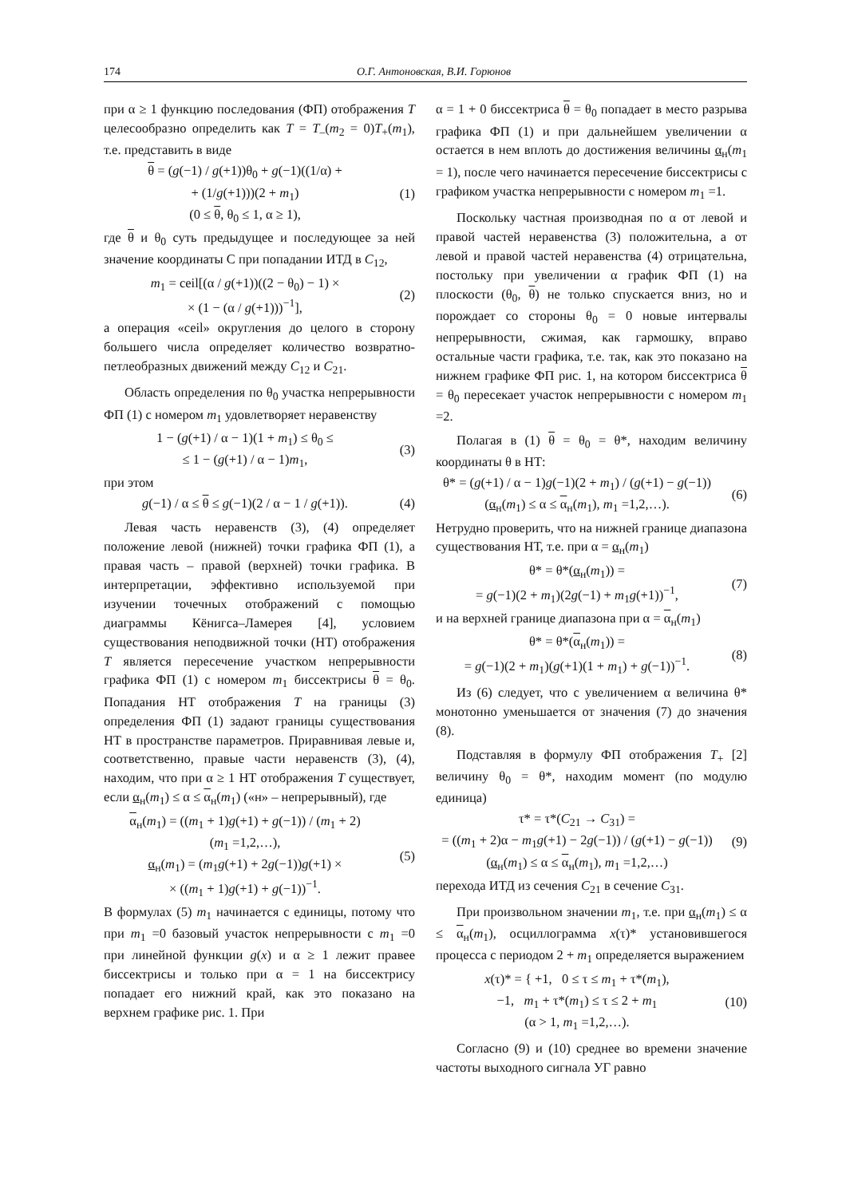174 О.Г. Антоновская, В.И. Горюнов
при α ≥ 1 функцию последования (ФП) отображения T целесообразно определить как T = T<sub>–</sub>(m<sub>2</sub> = 0)T<sub>+</sub>(m<sub>1</sub>), т.е. представить в виде
θ = (g(−1) / g(+1))θ<sub>0</sub> + g(−1)((1/α) +
+ (1/g(+1)))(2 + m<sub>1</sub>)
(0 ≤ θ, θ<sub>0</sub> ≤ 1, α ≥ 1),
(1)
где θ и θ<sub>0</sub> суть предыдущее и последующее за ней значение координаты C при попадании ИТД в C<sub>12</sub>,
m<sub>1</sub> = ceil[(α / g(+1))((2 − θ<sub>0</sub>) − 1) ×
× (1 − (α / g(+1)))<sup>−1</sup>],
(2)
а операция «ceil» округления до целого в сторону большего числа определяет количество возвратно-петлеобразных движений между C<sub>12</sub> и C<sub>21</sub>.
Область определения по θ<sub>0</sub> участка непрерывности ФП (1) с номером m<sub>1</sub> удовлетворяет неравенству
1 − (g(+1) / α − 1)(1 + m<sub>1</sub>) ≤ θ<sub>0</sub> ≤
≤ 1 − (g(+1) / α − 1)m<sub>1</sub>,
(3)
при этом
g(−1) / α ≤ θ ≤ g(−1)(2 / α − 1 / g(+1)).
(4)
Левая часть неравенств (3), (4) определяет положение левой (нижней) точки графика ФП (1), а правая часть – правой (верхней) точки графика. В интерпретации, эффективно используемой при изучении точечных отображений с помощью диаграммы Кёнигса–Ламерея [4], условием существования неподвижной точки (НТ) отображения T является пересечение участком непрерывности графика ФП (1) с номером m<sub>1</sub> биссектрисы θ = θ<sub>0</sub>. Попадания НТ отображения T на границы (3) определения ФП (1) задают границы существования НТ в пространстве параметров. Приравнивая левые и, соответственно, правые части неравенств (3), (4), находим, что при α ≥ 1 НТ отображения T существует, если α<sub>н</sub>(m<sub>1</sub>) ≤ α ≤ α<sub>н</sub>(m<sub>1</sub>) («н» – непрерывный), где
α<sub>н</sub>(m<sub>1</sub>) = ((m<sub>1</sub> + 1)g(+1) + g(−1)) / (m<sub>1</sub> + 2)
(m<sub>1</sub> =1,2,…),
α<sub>н</sub>(m<sub>1</sub>) = (m<sub>1</sub>g(+1) + 2g(−1))g(+1) ×
× ((m<sub>1</sub> + 1)g(+1) + g(−1))<sup>−1</sup>.
(5)
В формулах (5) m<sub>1</sub> начинается с единицы, потому что при m<sub>1</sub> =0 базовый участок непрерывности с m<sub>1</sub> =0 при линейной функции g(x) и α ≥ 1 лежит правее биссектрисы и только при α = 1 на биссектрису попадает его нижний край, как это показано на верхнем графике рис. 1. При
α = 1 + 0 биссектриса θ = θ<sub>0</sub> попадает в место разрыва графика ФП (1) и при дальнейшем увеличении α остается в нем вплоть до достижения величины α<sub>н</sub>(m<sub>1</sub> = 1), после чего начинается пересечение биссектрисы с графиком участка непрерывности с номером m<sub>1</sub> =1.
Поскольку частная производная по α от левой и правой частей неравенства (3) положительна, а от левой и правой частей неравенства (4) отрицательна, постольку при увеличении α график ФП (1) на плоскости (θ<sub>0</sub>, θ) не только спускается вниз, но и порождает со стороны θ<sub>0</sub> = 0 новые интервалы непрерывности, сжимая, как гармошку, вправо остальные части графика, т.е. так, как это показано на нижнем графике ФП рис. 1, на котором биссектриса θ = θ<sub>0</sub> пересекает участок непрерывности с номером m<sub>1</sub> =2.
Полагая в (1) θ = θ<sub>0</sub> = θ*, находим величину координаты θ в НТ:
θ* = (g(+1) / α − 1)g(−1)(2 + m<sub>1</sub>) / (g(+1) − g(−1))
(α<sub>н</sub>(m<sub>1</sub>) ≤ α ≤ α<sub>н</sub>(m<sub>1</sub>), m<sub>1</sub> =1,2,…).
(6)
Нетрудно проверить, что на нижней границе диапазона существования НТ, т.е. при α = α<sub>н</sub>(m<sub>1</sub>)
θ* = θ*(α<sub>н</sub>(m<sub>1</sub>)) =
= g(−1)(2 + m<sub>1</sub>)(2g(−1) + m<sub>1</sub>g(+1))<sup>−1</sup>,
(7)
и на верхней границе диапазона при α = α<sub>н</sub>(m<sub>1</sub>)
θ* = θ*(α<sub>н</sub>(m<sub>1</sub>)) =
= g(−1)(2 + m<sub>1</sub>)(g(+1)(1 + m<sub>1</sub>) + g(−1))<sup>−1</sup>.
(8)
Из (6) следует, что с увеличением α величина θ* монотонно уменьшается от значения (7) до значения (8).
Подставляя в формулу ФП отображения T<sub>+</sub> [2] величину θ<sub>0</sub> = θ*, находим момент (по модулю единица)
τ* = τ*(C<sub>21</sub> → C<sub>31</sub>) =
= ((m<sub>1</sub> + 2)α − m<sub>1</sub>g(+1) − 2g(−1)) / (g(+1) − g(−1))
(α<sub>н</sub>(m<sub>1</sub>) ≤ α ≤ α<sub>н</sub>(m<sub>1</sub>), m<sub>1</sub> =1,2,…)
(9)
перехода ИТД из сечения C<sub>21</sub> в сечение C<sub>31</sub>.
При произвольном значении m<sub>1</sub>, т.е. при α<sub>н</sub>(m<sub>1</sub>) ≤ α ≤ α<sub>н</sub>(m<sub>1</sub>), осциллограмма x(τ)* установившегося процесса с периодом 2 + m<sub>1</sub> определяется выражением
x(τ)* = { +1, 0 ≤ τ ≤ m<sub>1</sub> + τ*(m<sub>1</sub>),
−1, m<sub>1</sub> + τ*(m<sub>1</sub>) ≤ τ ≤ 2 + m<sub>1</sub>
(α > 1, m<sub>1</sub> =1,2,…).
(10)
Согласно (9) и (10) среднее во времени значение частоты выходного сигнала УГ равно